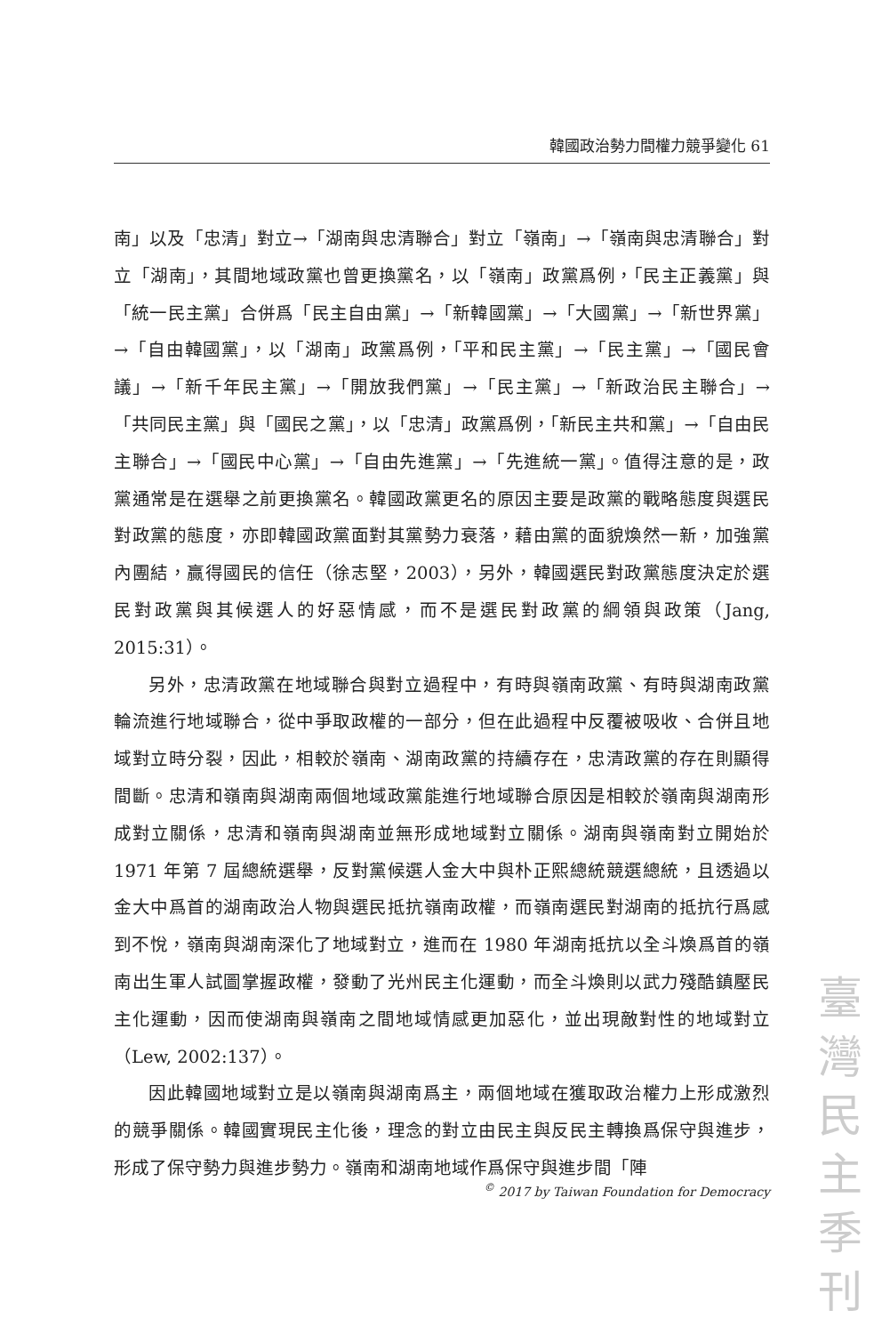韓國政治勢力間權力競爭變化 61
南」以及「忠清」對立→「湖南與忠清聯合」對立「嶺南」→「嶺南與忠清聯合」對立「湖南」，其間地域政黨也曾更換黨名，以「嶺南」政黨爲例，「民主正義黨」與「統一民主黨」合併爲「民主自由黨」→「新韓國黨」→「大國黨」→「新世界黨」→「自由韓國黨」，以「湖南」政黨爲例，「平和民主黨」→「民主黨」→「國民會議」→「新千年民主黨」→「開放我們黨」→「民主黨」→「新政治民主聯合」→「共同民主黨」與「國民之黨」，以「忠清」政黨爲例，「新民主共和黨」→「自由民主聯合」→「國民中心黨」→「自由先進黨」→「先進統一黨」。值得注意的是，政黨通常是在選舉之前更換黨名。韓國政黨更名的原因主要是政黨的戰略態度與選民對政黨的態度，亦即韓國政黨面對其黨勢力衰落，藉由黨的面貌煥然一新，加強黨內團結，贏得國民的信任（徐志堅，2003），另外，韓國選民對政黨態度決定於選民對政黨與其候選人的好惡情感，而不是選民對政黨的綱領與政策（Jang, 2015:31）。
另外，忠清政黨在地域聯合與對立過程中，有時與嶺南政黨、有時與湖南政黨輪流進行地域聯合，從中爭取政權的一部分，但在此過程中反覆被吸收、合併且地域對立時分裂，因此，相較於嶺南、湖南政黨的持續存在，忠清政黨的存在則顯得間斷。忠清和嶺南與湖南兩個地域政黨能進行地域聯合原因是相較於嶺南與湖南形成對立關係，忠清和嶺南與湖南並無形成地域對立關係。湖南與嶺南對立開始於 1971 年第 7 屆總統選舉，反對黨候選人金大中與朴正熙總統競選總統，且透過以金大中爲首的湖南政治人物與選民抵抗嶺南政權，而嶺南選民對湖南的抵抗行爲感到不悅，嶺南與湖南深化了地域對立，進而在 1980 年湖南抵抗以全斗煥爲首的嶺南出生軍人試圖掌握政權，發動了光州民主化運動，而全斗煥則以武力殘酷鎮壓民主化運動，因而使湖南與嶺南之間地域情感更加惡化，並出現敵對性的地域對立（Lew, 2002:137）。
因此韓國地域對立是以嶺南與湖南爲主，兩個地域在獲取政治權力上形成激烈的競爭關係。韓國實現民主化後，理念的對立由民主與反民主轉換爲保守與進步，形成了保守勢力與進步勢力。嶺南和湖南地域作爲保守與進步間「陣
<sup>©</sup> 2017 by Taiwan Foundation for Democracy
臺
灣
民
主
季
刊